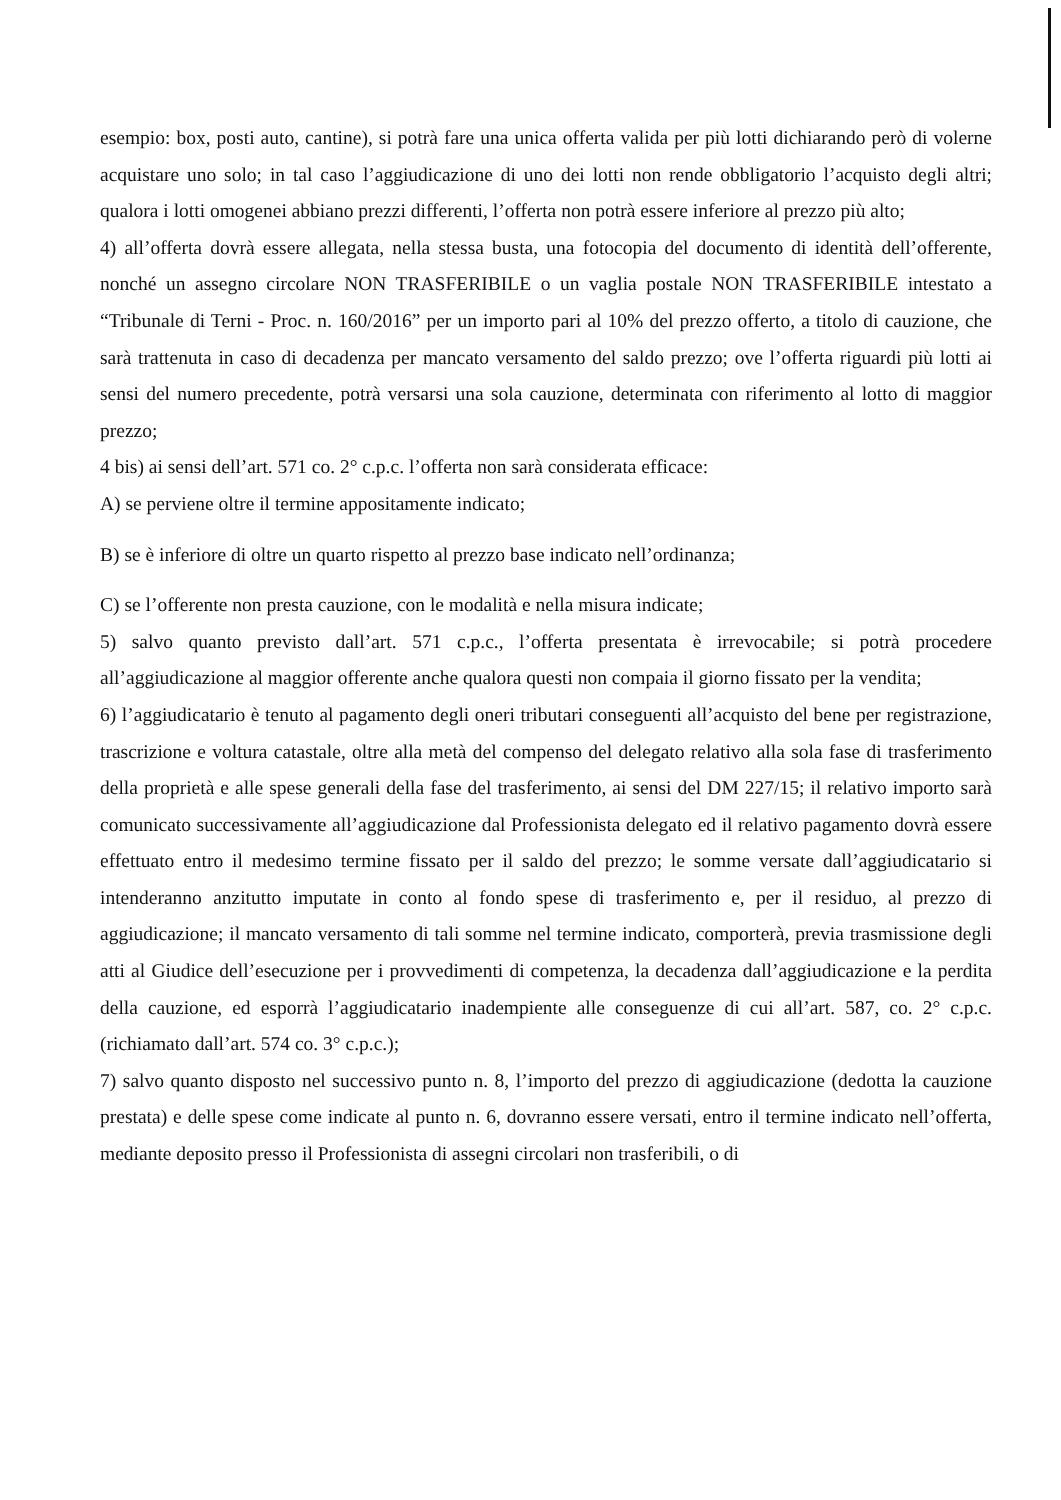esempio: box, posti auto, cantine), si potrà fare una unica offerta valida per più lotti dichiarando però di volerne acquistare uno solo; in tal caso l’aggiudicazione di uno dei lotti non rende obbligatorio l’acquisto degli altri; qualora i lotti omogenei abbiano prezzi differenti, l’offerta non potrà essere inferiore al prezzo più alto;
4) all’offerta dovrà essere allegata, nella stessa busta, una fotocopia del documento di identità dell’offerente, nonché un assegno circolare NON TRASFERIBILE o un vaglia postale NON TRASFERIBILE intestato a “Tribunale di Terni - Proc. n. 160/2016” per un importo pari al 10% del prezzo offerto, a titolo di cauzione, che sarà trattenuta in caso di decadenza per mancato versamento del saldo prezzo; ove l’offerta riguardi più lotti ai sensi del numero precedente, potrà versarsi una sola cauzione, determinata con riferimento al lotto di maggior prezzo;
4 bis) ai sensi dell’art. 571 co. 2° c.p.c. l’offerta non sarà considerata efficace:
A) se perviene oltre il termine appositamente indicato;
B) se è inferiore di oltre un quarto rispetto al prezzo base indicato nell’ordinanza;
C) se l’offerente non presta cauzione, con le modalità e nella misura indicate;
5) salvo quanto previsto dall’art. 571 c.p.c., l’offerta presentata è irrevocabile; si potrà procedere all’aggiudicazione al maggior offerente anche qualora questi non compaia il giorno fissato per la vendita;
6) l’aggiudicatario è tenuto al pagamento degli oneri tributari conseguenti all’acquisto del bene per registrazione, trascrizione e voltura catastale, oltre alla metà del compenso del delegato relativo alla sola fase di trasferimento della proprietà e alle spese generali della fase del trasferimento, ai sensi del DM 227/15; il relativo importo sarà comunicato successivamente all’aggiudicazione dal Professionista delegato ed il relativo pagamento dovrà essere effettuato entro il medesimo termine fissato per il saldo del prezzo; le somme versate dall’aggiudicatario si intenderanno anzitutto imputate in conto al fondo spese di trasferimento e, per il residuo, al prezzo di aggiudicazione; il mancato versamento di tali somme nel termine indicato, comporterà, previa trasmissione degli atti al Giudice dell’esecuzione per i provvedimenti di competenza, la decadenza dall’aggiudicazione e la perdita della cauzione, ed esporrà l’aggiudicatario inadempiente alle conseguenze di cui all’art. 587, co. 2° c.p.c. (richiamato dall’art. 574 co. 3° c.p.c.);
7) salvo quanto disposto nel successivo punto n. 8, l’importo del prezzo di aggiudicazione (dedotta la cauzione prestata) e delle spese come indicate al punto n. 6, dovranno essere versati, entro il termine indicato nell’offerta, mediante deposito presso il Professionista di assegni circolari non trasferibili, o di